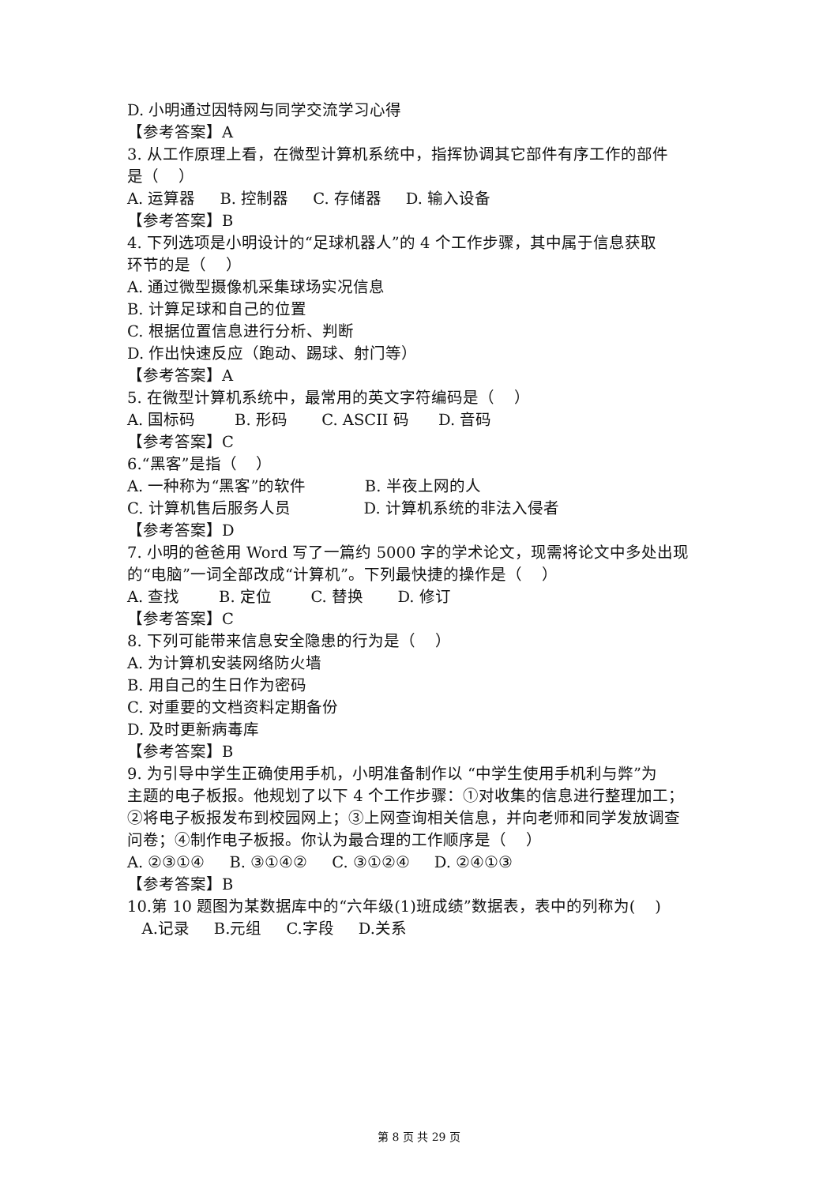D. 小明通过因特网与同学交流学习心得
【参考答案】A
3. 从工作原理上看，在微型计算机系统中，指挥协调其它部件有序工作的部件
是（ ）
A. 运算器 B. 控制器 C. 存储器 D. 输入设备
【参考答案】B
4. 下列选项是小明设计的“足球机器人”的 4 个工作步骤，其中属于信息获取
环节的是（ ）
A. 通过微型摄像机采集球场实况信息
B. 计算足球和自己的位置
C. 根据位置信息进行分析、判断
D. 作出快速反应（跑动、踢球、射门等）
【参考答案】A
5. 在微型计算机系统中，最常用的英文字符编码是（ ）
A. 国标码 B. 形码 C. ASCII 码 D. 音码
【参考答案】C
6.“黑客”是指（ ）
A. 一种称为“黑客”的软件 B. 半夜上网的人
C. 计算机售后服务人员 D. 计算机系统的非法入侵者
【参考答案】D
7. 小明的爸爸用 Word 写了一篇约 5000 字的学术论文，现需将论文中多处出现
的“电脑”一词全部改成“计算机”。下列最快捷的操作是（ ）
A. 查找 B. 定位 C. 替换 D. 修订
【参考答案】C
8. 下列可能带来信息安全隐患的行为是（ ）
A. 为计算机安装网络防火墙
B. 用自己的生日作为密码
C. 对重要的文档资料定期备份
D. 及时更新病毒库
【参考答案】B
9. 为引导中学生正确使用手机，小明准备制作以 “中学生使用手机利与弊”为
主题的电子板报。他规划了以下 4 个工作步骤：①对收集的信息进行整理加工；
②将电子板报发布到校园网上；③上网查询相关信息，并向老师和同学发放调查
问卷；④制作电子板报。你认为最合理的工作顺序是（ ）
A. ②③①④ B. ③①④② C. ③①②④ D. ②④①③
【参考答案】B
10.第 10 题图为某数据库中的“六年级(1)班成绩”数据表，表中的列称为( )
A.记录 B.元组 C.字段 D.关系
第 8 页 共 29 页